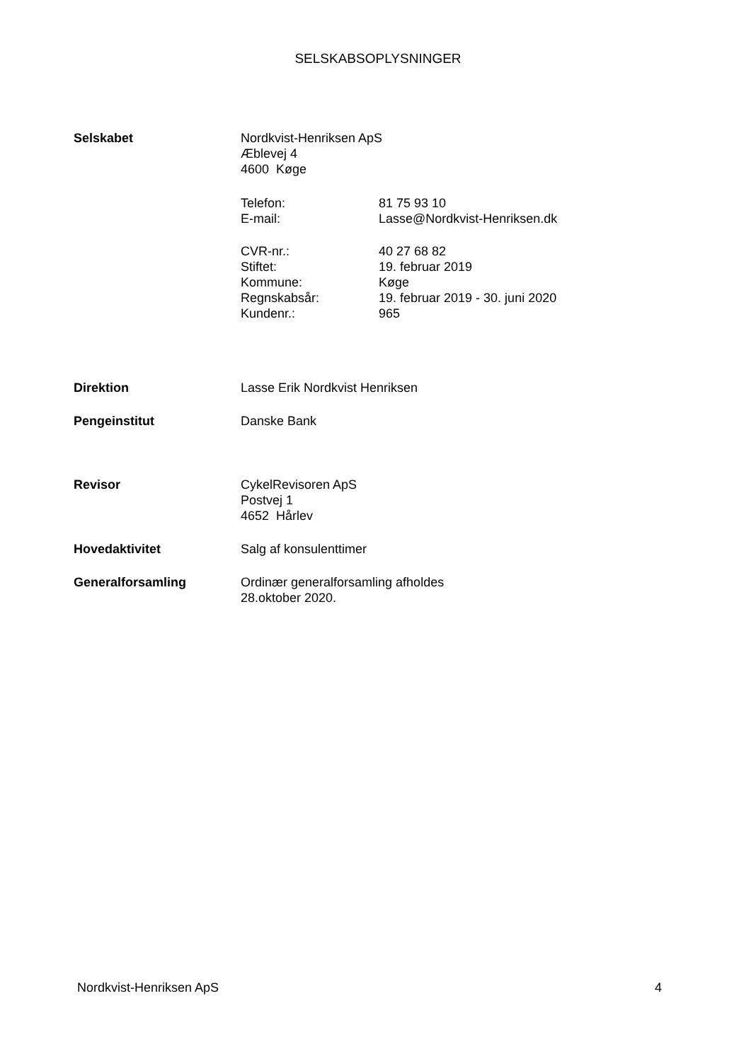SELSKABSOPLYSNINGER
Selskabet Nordkvist-Henriksen ApS
Æblevej 4
4600 Køge
Telefon:
E-mail:
81 75 93 10
Lasse@Nordkvist-Henriksen.dk
CVR-nr.:
Stiftet:
Kommune:
Regnskabsår:
Kundenr.:
40 27 68 82
19. februar 2019
Køge
19. februar 2019 - 30. juni 2020
965
Direktion Lasse Erik Nordkvist Henriksen
Pengeinstitut Danske Bank
Revisor CykelRevisoren ApS
Postvej 1
4652 Hårlev
Hovedaktivitet Salg af konsulenttimer
Generalforsamling Ordinær generalforsamling afholdes
28.oktober 2020.
Nordkvist-Henriksen ApS 4